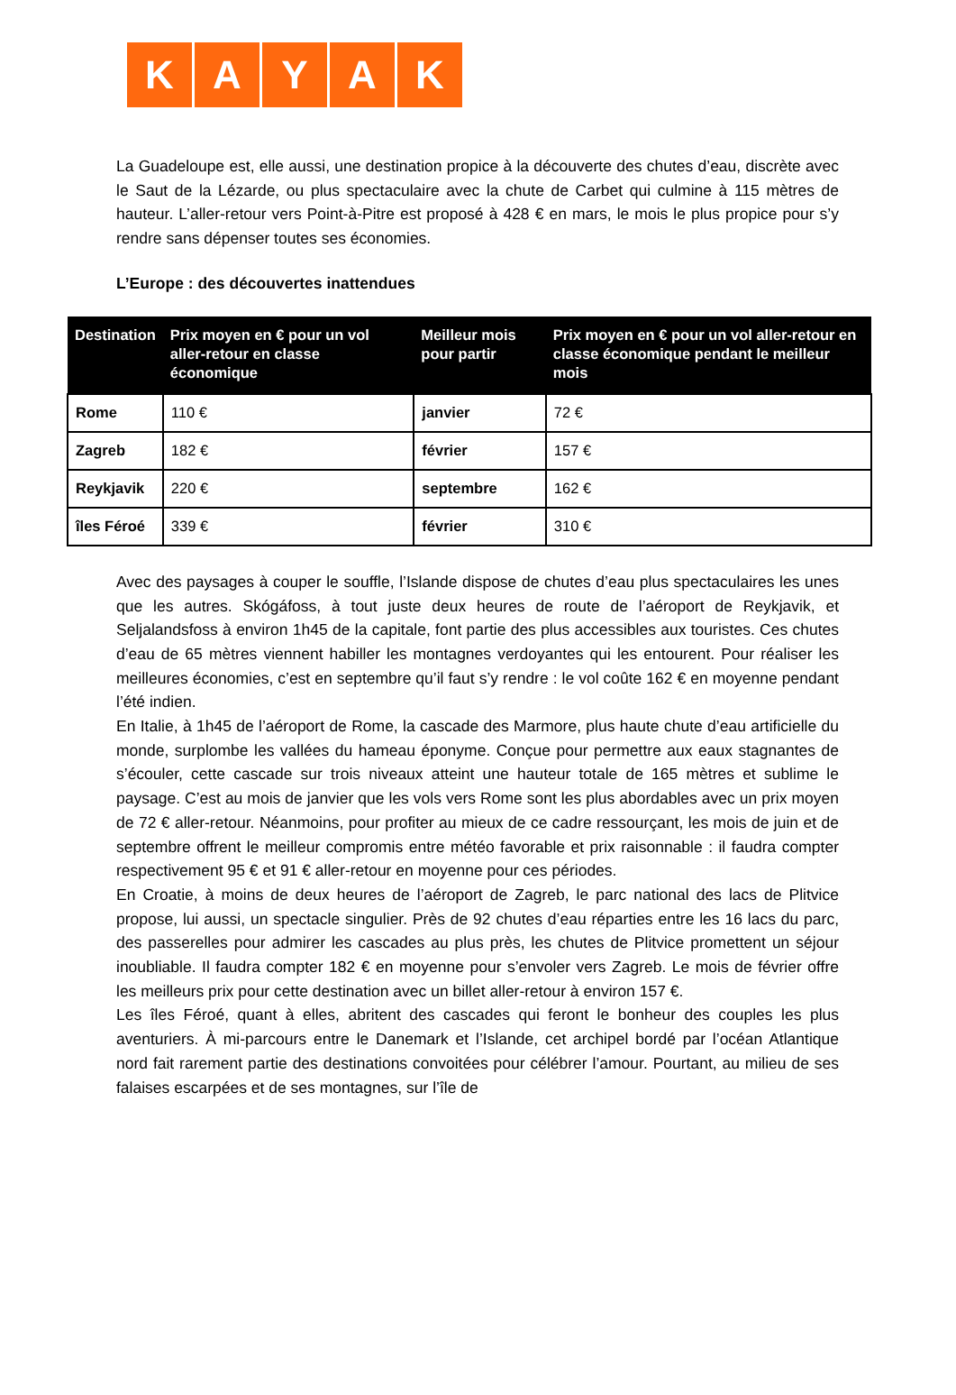K A Y A K
La Guadeloupe est, elle aussi, une destination propice à la découverte des chutes d’eau, discrète avec le Saut de la Lézarde, ou plus spectaculaire avec la chute de Carbet qui culmine à 115 mètres de hauteur. L’aller-retour vers Point-à-Pitre est proposé à 428 € en mars, le mois le plus propice pour s’y rendre sans dépenser toutes ses économies.
L’Europe : des découvertes inattendues
| Destination | Prix moyen en € pour un vol aller-retour en classe économique | Meilleur mois pour partir | Prix moyen en € pour un vol aller-retour en classe économique pendant le meilleur mois |
| --- | --- | --- | --- |
| Rome | 110 € | janvier | 72 € |
| Zagreb | 182 € | février | 157 € |
| Reykjavik | 220 € | septembre | 162 € |
| îles Féroé | 339 € | février | 310 € |
Avec des paysages à couper le souffle, l’Islande dispose de chutes d’eau plus spectaculaires les unes que les autres. Skógáfoss, à tout juste deux heures de route de l’aéroport de Reykjavik, et Seljalandsfoss à environ 1h45 de la capitale, font partie des plus accessibles aux touristes. Ces chutes d’eau de 65 mètres viennent habiller les montagnes verdoyantes qui les entourent. Pour réaliser les meilleures économies, c’est en septembre qu’il faut s’y rendre : le vol coûte 162 € en moyenne pendant l’été indien.
En Italie, à 1h45 de l’aéroport de Rome, la cascade des Marmore, plus haute chute d’eau artificielle du monde, surplombe les vallées du hameau éponyme. Conçue pour permettre aux eaux stagnantes de s’écouler, cette cascade sur trois niveaux atteint une hauteur totale de 165 mètres et sublime le paysage. C’est au mois de janvier que les vols vers Rome sont les plus abordables avec un prix moyen de 72 € aller-retour. Néanmoins, pour profiter au mieux de ce cadre ressourçant, les mois de juin et de septembre offrent le meilleur compromis entre météo favorable et prix raisonnable : il faudra compter respectivement 95 € et 91 € aller-retour en moyenne pour ces périodes.
En Croatie, à moins de deux heures de l’aéroport de Zagreb, le parc national des lacs de Plitvice propose, lui aussi, un spectacle singulier. Près de 92 chutes d’eau réparties entre les 16 lacs du parc, des passerelles pour admirer les cascades au plus près, les chutes de Plitvice promettent un séjour inoubliable. Il faudra compter 182 € en moyenne pour s’envoler vers Zagreb. Le mois de février offre les meilleurs prix pour cette destination avec un billet aller-retour à environ 157 €.
Les îles Féroé, quant à elles, abritent des cascades qui feront le bonheur des couples les plus aventuriers. À mi-parcours entre le Danemark et l’Islande, cet archipel bordé par l’océan Atlantique nord fait rarement partie des destinations convoitées pour célébrer l’amour. Pourtant, au milieu de ses falaises escarpées et de ses montagnes, sur l’île de